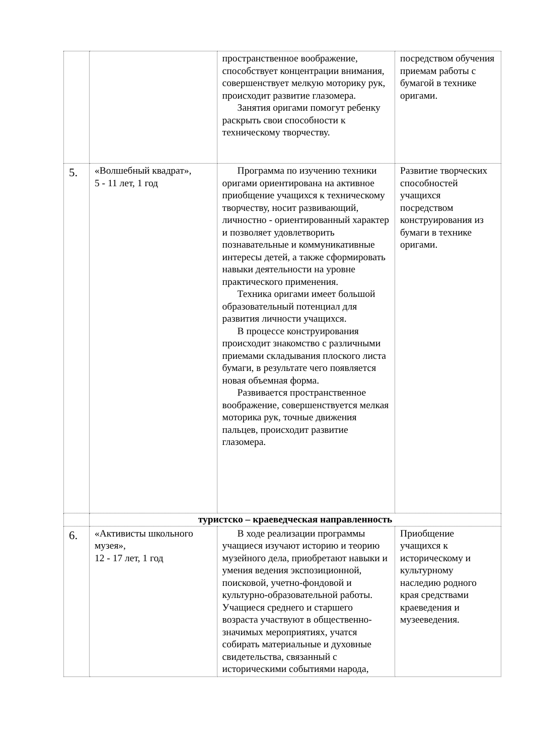| | | пространственное воображение, способствует концентрации внимания, совершенствует мелкую моторику рук, происходит развитие глазомера. Занятия оригами помогут ребенку раскрыть свои способности к техническому творчеству. | посредством обучения приемам работы с бумагой в технике оригами. |
| 5. | «Волшебный квадрат», 5 - 11 лет, 1 год | Программа по изучению техники оригами ориентирована на активное приобщение учащихся к техническому творчеству, носит развивающий, личностно - ориентированный характер и позволяет удовлетворить познавательные и коммуникативные интересы детей, а также сформировать навыки деятельности на уровне практического применения. Техника оригами имеет большой образовательный потенциал для развития личности учащихся. В процессе конструирования происходит знакомство с различными приемами складывания плоского листа бумаги, в результате чего появляется новая объемная форма. Развивается пространственное воображение, совершенствуется мелкая моторика рук, точные движения пальцев, происходит развитие глазомера. | Развитие творческих способностей учащихся посредством конструирования из бумаги в технике оригами. |
| | туристско – краеведческая направленность | | |
| 6. | «Активисты школьного музея», 12 - 17 лет, 1 год | В ходе реализации программы учащиеся изучают историю и теорию музейного дела, приобретают навыки и умения ведения экспозиционной, поисковой, учетно-фондовой и культурно-образовательной работы. Учащиеся среднего и старшего возраста участвуют в общественно-значимых мероприятиях, учатся собирать материальные и духовные свидетельства, связанный с историческими событиями народа, | Приобщение учащихся к историческому и культурному наследию родного края средствами краеведения и музееведения. |